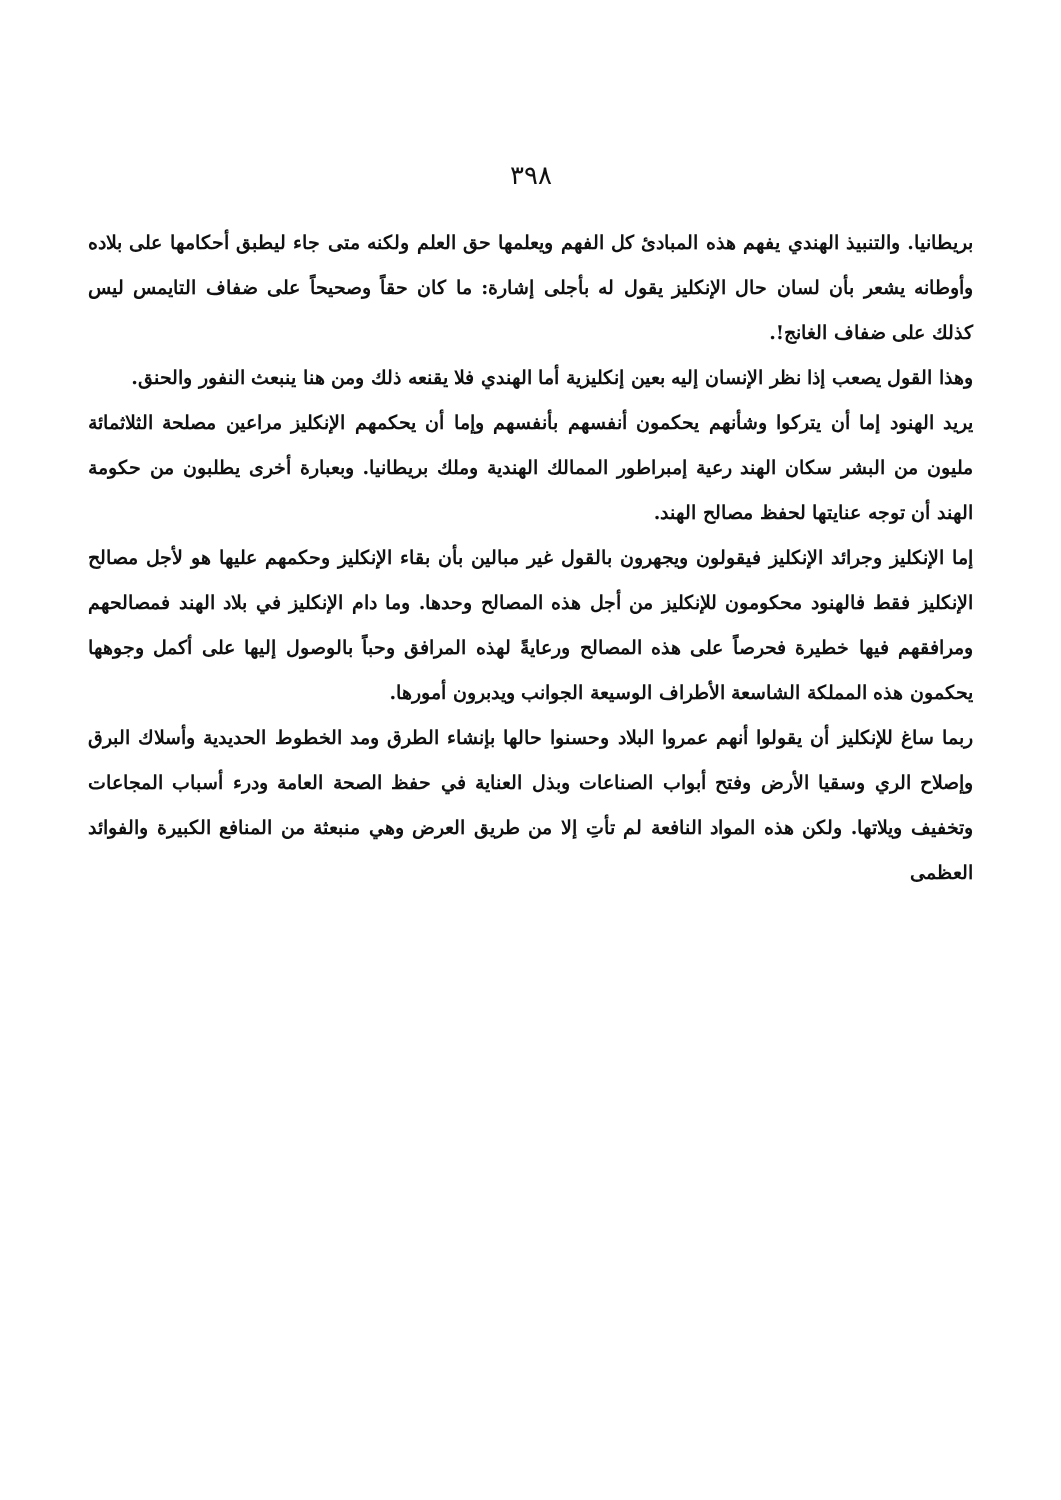٣٩٨
بريطانيا. والتنبيذ الهندي يفهم هذه المبادئ كل الفهم ويعلمها حق العلم ولكنه متى جاء ليطبق أحكامها على بلاده وأوطانه يشعر بأن لسان حال الإنكليز يقول له بأجلى إشارة: ما كان حقاً وصحيحاً على ضفاف التايمس ليس كذلك على ضفاف الغانج!.
وهذا القول يصعب إذا نظر الإنسان إليه بعين إنكليزية أما الهندي فلا يقنعه ذلك ومن هنا ينبعث النفور والحنق.
يريد الهنود إما أن يتركوا وشأنهم يحكمون أنفسهم بأنفسهم وإما أن يحكمهم الإنكليز مراعين مصلحة الثلاثمائة مليون من البشر سكان الهند رعية إمبراطور الممالك الهندية وملك بريطانيا. وبعبارة أخرى يطلبون من حكومة الهند أن توجه عنايتها لحفظ مصالح الهند.
إما الإنكليز وجرائد الإنكليز فيقولون ويجهرون بالقول غير مبالين بأن بقاء الإنكليز وحكمهم عليها هو لأجل مصالح الإنكليز فقط فالهنود محكومون للإنكليز من أجل هذه المصالح وحدها. وما دام الإنكليز في بلاد الهند فمصالحهم ومرافقهم فيها خطيرة فحرصاً على هذه المصالح ورعايةً لهذه المرافق وحباً بالوصول إليها على أكمل وجوهها يحكمون هذه المملكة الشاسعة الأطراف الوسيعة الجوانب ويدبرون أمورها.
ربما ساغ للإنكليز أن يقولوا أنهم عمروا البلاد وحسنوا حالها بإنشاء الطرق ومد الخطوط الحديدية وأسلاك البرق وإصلاح الري وسقيا الأرض وفتح أبواب الصناعات وبذل العناية في حفظ الصحة العامة ودرء أسباب المجاعات وتخفيف ويلاتها. ولكن هذه المواد النافعة لم تأتِ إلا من طريق العرض وهي منبعثة من المنافع الكبيرة والفوائد العظمى